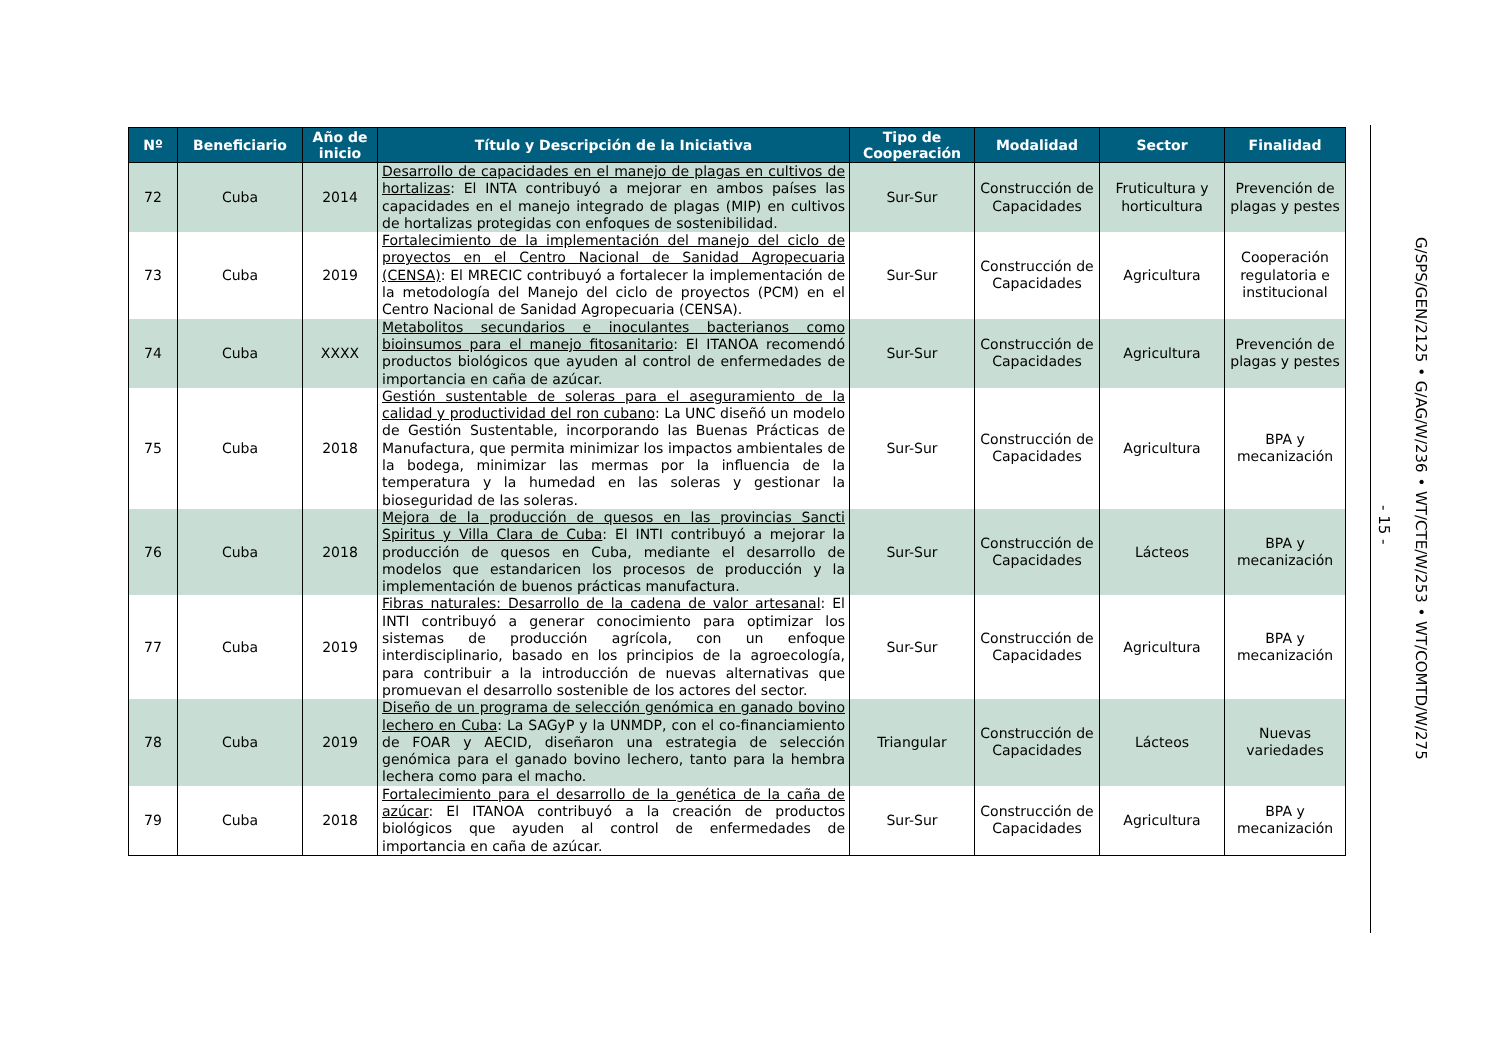| Nº | Beneficiario | Año de inicio | Título y Descripción de la Iniciativa | Tipo de Cooperación | Modalidad | Sector | Finalidad |
| --- | --- | --- | --- | --- | --- | --- | --- |
| 72 | Cuba | 2014 | Desarrollo de capacidades en el manejo de plagas en cultivos de hortalizas : El INTA contribuyó a mejorar en ambos países las capacidades en el manejo integrado de plagas (MIP) en cultivos de hortalizas protegidas con enfoques de sostenibilidad. | Sur-Sur | Construcción de Capacidades | Fruticultura y horticultura | Prevención de plagas y pestes |
| 73 | Cuba | 2019 | Fortalecimiento de la implementación del manejo del ciclo de proyectos en el Centro Nacional de Sanidad Agropecuaria (CENSA) : El MRECIC contribuyó a fortalecer la implementación de la metodología del Manejo del ciclo de proyectos (PCM) en el Centro Nacional de Sanidad Agropecuaria (CENSA). | Sur-Sur | Construcción de Capacidades | Agricultura | Cooperación regulatoria e institucional |
| 74 | Cuba | XXXX | Metabolitos secundarios e inoculantes bacterianos como bioinsumos para el manejo fitosanitario : El ITANOA recomendó productos biológicos que ayuden al control de enfermedades de importancia en caña de azúcar. | Sur-Sur | Construcción de Capacidades | Agricultura | Prevención de plagas y pestes |
| 75 | Cuba | 2018 | Gestión sustentable de soleras para el aseguramiento de la calidad y productividad del ron cubano : La UNC diseñó un modelo de Gestión Sustentable, incorporando las Buenas Prácticas de Manufactura, que permita minimizar los impactos ambientales de la bodega, minimizar las mermas por la influencia de la temperatura y la humedad en las soleras y gestionar la bioseguridad de las soleras. | Sur-Sur | Construcción de Capacidades | Agricultura | BPA y mecanización |
| 76 | Cuba | 2018 | Mejora de la producción de quesos en las provincias Sancti Spiritus y Villa Clara de Cuba : El INTI contribuyó a mejorar la producción de quesos en Cuba, mediante el desarrollo de modelos que estandaricen los procesos de producción y la implementación de buenos prácticas manufactura. | Sur-Sur | Construcción de Capacidades | Lácteos | BPA y mecanización |
| 77 | Cuba | 2019 | Fibras naturales: Desarrollo de la cadena de valor artesanal : El INTI contribuyó a generar conocimiento para optimizar los sistemas de producción agrícola, con un enfoque interdisciplinario, basado en los principios de la agroecología, para contribuir a la introducción de nuevas alternativas que promuevan el desarrollo sostenible de los actores del sector. | Sur-Sur | Construcción de Capacidades | Agricultura | BPA y mecanización |
| 78 | Cuba | 2019 | Diseño de un programa de selección genómica en ganado bovino lechero en Cuba : La SAGyP y la UNMDP, con el co-financiamiento de FOAR y AECID, diseñaron una estrategia de selección genómica para el ganado bovino lechero, tanto para la hembra lechera como para el macho. | Triangular | Construcción de Capacidades | Lácteos | Nuevas variedades |
| 79 | Cuba | 2018 | Fortalecimiento para el desarrollo de la genética de la caña de azúcar : El ITANOA contribuyó a la creación de productos biológicos que ayuden al control de enfermedades de importancia en caña de azúcar. | Sur-Sur | Construcción de Capacidades | Agricultura | BPA y mecanización |
- 15 -
G/SPS/GEN/2125 • G/AG/W/236 • WT/CTE/W/253 • WT/COMTD/W/275